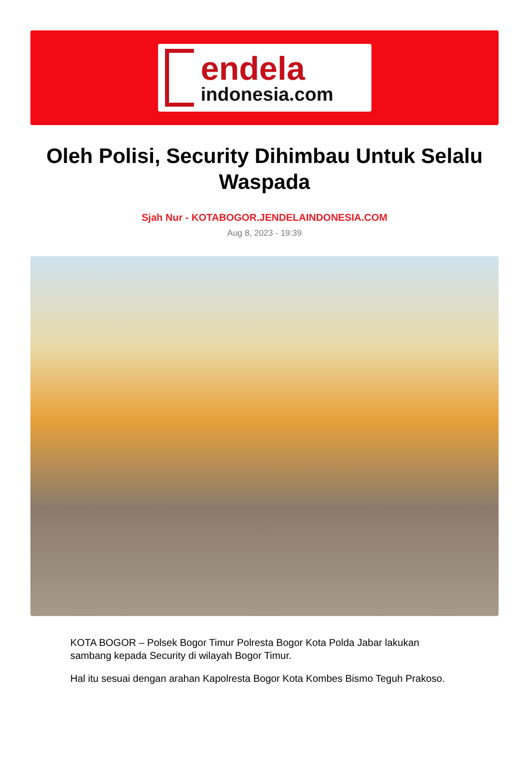endela
indonesia.com
Oleh Polisi, Security Dihimbau Untuk Selalu Waspada
Sjah Nur - KOTABOGOR.JENDELAINDONESIA.COM
Aug 8, 2023 - 19:39
KOTA BOGOR – Polsek Bogor Timur Polresta Bogor Kota Polda Jabar lakukan sambang kepada Security di wilayah Bogor Timur.
Hal itu sesuai dengan arahan Kapolresta Bogor Kota Kombes Bismo Teguh Prakoso.